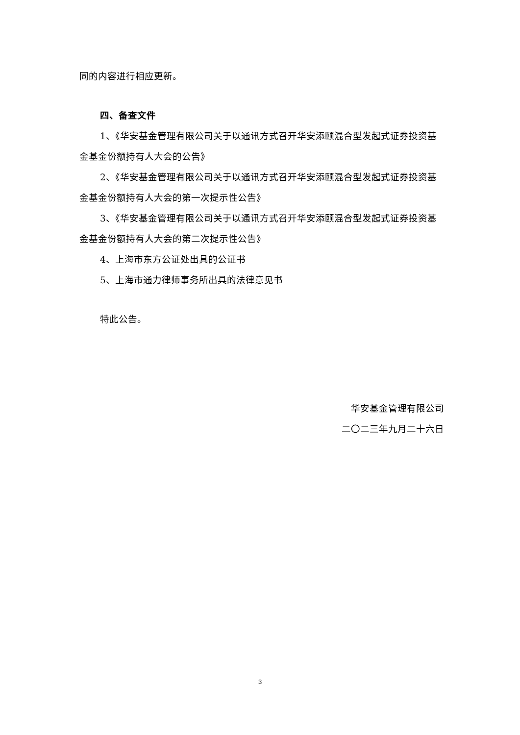同的内容进行相应更新。
四、备查文件
1、《华安基金管理有限公司关于以通讯方式召开华安添颐混合型发起式证券投资基金基金份额持有人大会的公告》
2、《华安基金管理有限公司关于以通讯方式召开华安添颐混合型发起式证券投资基金基金份额持有人大会的第一次提示性公告》
3、《华安基金管理有限公司关于以通讯方式召开华安添颐混合型发起式证券投资基金基金份额持有人大会的第二次提示性公告》
4、上海市东方公证处出具的公证书
5、上海市通力律师事务所出具的法律意见书
特此公告。
华安基金管理有限公司
二〇二三年九月二十六日
3